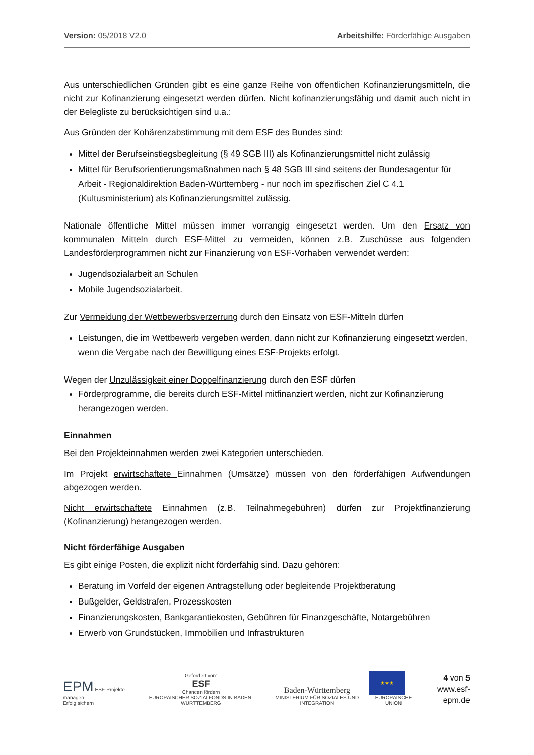Version: 05/2018 V2.0 Arbeitshilfe: Förderfähige Ausgaben
Aus unterschiedlichen Gründen gibt es eine ganze Reihe von öffentlichen Kofinanzierungsmitteln, die nicht zur Kofinanzierung eingesetzt werden dürfen. Nicht kofinanzierungsfähig und damit auch nicht in der Belegliste zu berücksichtigen sind u.a.:
Aus Gründen der Kohärenzabstimmung mit dem ESF des Bundes sind:
Mittel der Berufseinstiegsbegleitung (§ 49 SGB III) als Kofinanzierungsmittel nicht zulässig
Mittel für Berufsorientierungsmaßnahmen nach § 48 SGB III sind seitens der Bundesagentur für Arbeit - Regionaldirektion Baden-Württemberg - nur noch im spezifischen Ziel C 4.1 (Kultusministerium) als Kofinanzierungsmittel zulässig.
Nationale öffentliche Mittel müssen immer vorrangig eingesetzt werden. Um den Ersatz von kommunalen Mitteln durch ESF-Mittel zu vermeiden, können z.B. Zuschüsse aus folgenden Landesförderprogrammen nicht zur Finanzierung von ESF-Vorhaben verwendet werden:
Jugendsozialarbeit an Schulen
Mobile Jugendsozialarbeit.
Zur Vermeidung der Wettbewerbsverzerrung durch den Einsatz von ESF-Mitteln dürfen
Leistungen, die im Wettbewerb vergeben werden, dann nicht zur Kofinanzierung eingesetzt werden, wenn die Vergabe nach der Bewilligung eines ESF-Projekts erfolgt.
Wegen der Unzulässigkeit einer Doppelfinanzierung durch den ESF dürfen
Förderprogramme, die bereits durch ESF-Mittel mitfinanziert werden, nicht zur Kofinanzierung herangezogen werden.
Einnahmen
Bei den Projekteinnahmen werden zwei Kategorien unterschieden.
Im Projekt erwirtschaftete Einnahmen (Umsätze) müssen von den förderfähigen Aufwendungen abgezogen werden.
Nicht erwirtschaftete Einnahmen (z.B. Teilnahmegebühren) dürfen zur Projektfinanzierung (Kofinanzierung) herangezogen werden.
Nicht förderfähige Ausgaben
Es gibt einige Posten, die explizit nicht förderfähig sind. Dazu gehören:
Beratung im Vorfeld der eigenen Antragstellung oder begleitende Projektberatung
Bußgelder, Geldstrafen, Prozesskosten
Finanzierungskosten, Bankgarantiekosten, Gebühren für Finanzgeschäfte, Notargebühren
Erwerb von Grundstücken, Immobilien und Infrastrukturen
EPM ESF-Projekte managen
Erfolg sichern
Gefördert von:
ESF
Chancen fördern
EUROPÄISCHER SOZIALFONDS IN BADEN-WÜRTTEMBERG
Baden-Württemberg
MINISTERIUM FÜR SOZIALES UND INTEGRATION
★★★
EUROPÄISCHE UNION
4 von 5
www.esf-epm.de